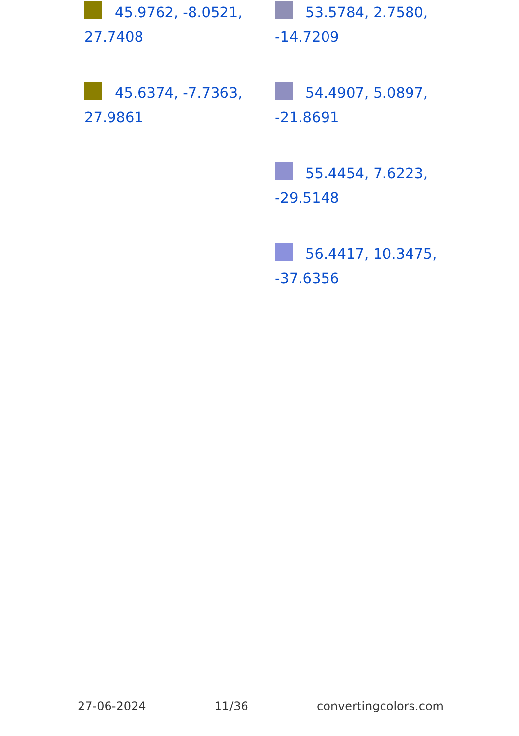45.9762, -8.0521, 27.7408
45.6374, -7.7363, 27.9861
53.5784, 2.7580, -14.7209
54.4907, 5.0897, -21.8691
55.4454, 7.6223, -29.5148
56.4417, 10.3475, -37.6356
27-06-2024 11/36 convertingcolors.com